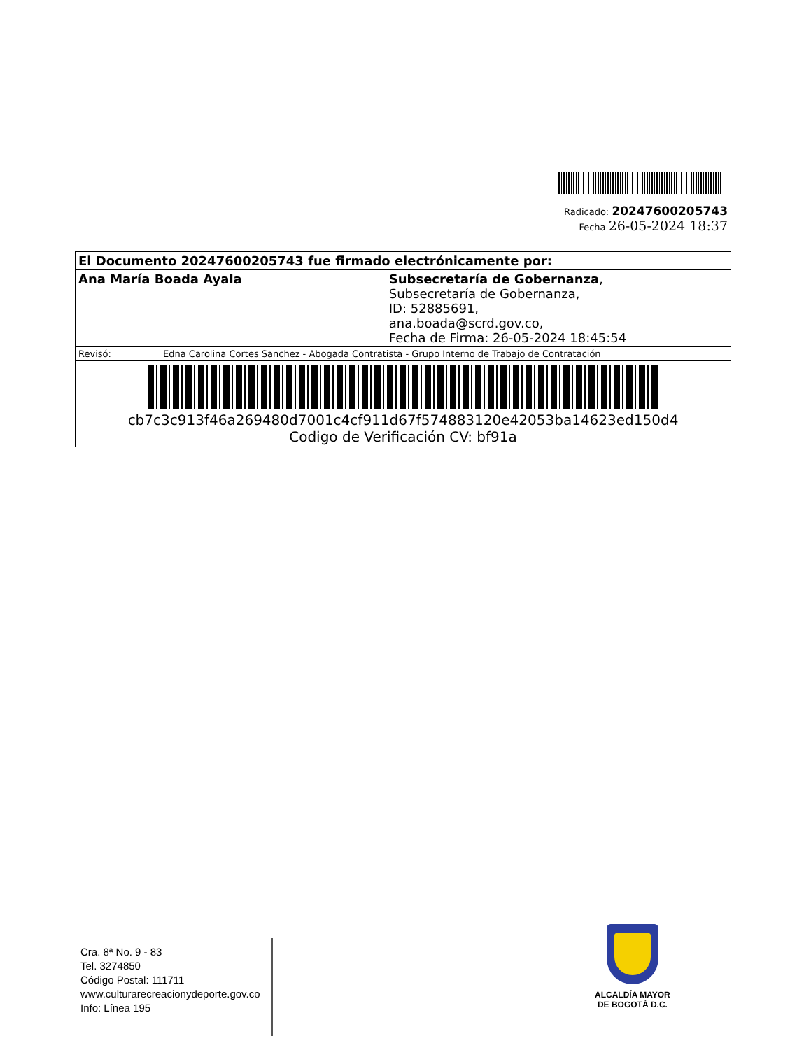Radicado: 20247600205743
Fecha 26-05-2024 18:37
| El Documento 20247600205743 fue firmado electrónicamente por: | | |
| Ana María Boada Ayala | | Subsecretaría de Gobernanza , Subsecretaría de Gobernanza, ID: 52885691, ana.boada@scrd.gov.co, Fecha de Firma: 26-05-2024 18:45:54 |
| Revisó: | Edna Carolina Cortes Sanchez - Abogada Contratista - Grupo Interno de Trabajo de Contratación | |
| cb7c3c913f46a269480d7001c4cf911d67f574883120e42053ba14623ed150d4 Codigo de Verificación CV: bf91a | | |
Cra. 8ª No. 9 - 83
Tel. 3274850
Código Postal: 111711
www.culturarecreacionydeporte.gov.co
Info: Línea 195
ALCALDÍA MAYOR
DE BOGOTÁ D.C.